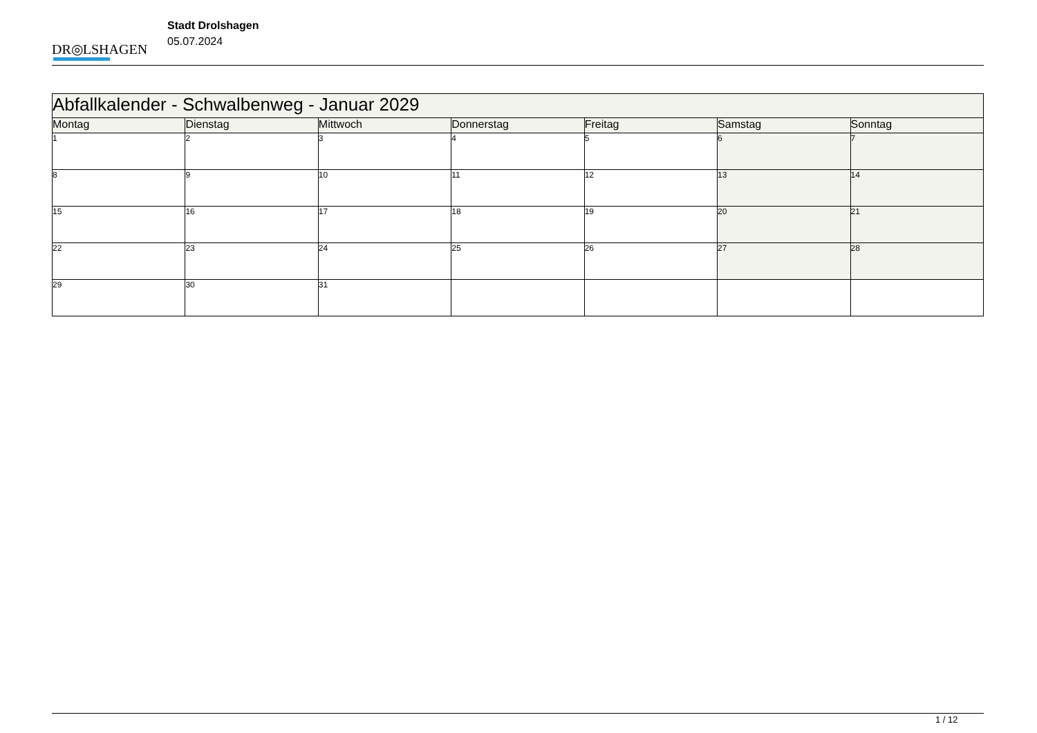DR◎LSHAGEN
Stadt Drolshagen
05.07.2024
| Abfallkalender - Schwalbenweg - Januar 2029 | | | | | | |
| --- | --- | --- | --- | --- | --- | --- |
| Montag | Dienstag | Mittwoch | Donnerstag | Freitag | Samstag | Sonntag |
| 1 | 2 | 3 | 4 | 5 | 6 | 7 |
| 8 | 9 | 10 | 11 | 12 | 13 | 14 |
| 15 | 16 | 17 | 18 | 19 | 20 | 21 |
| 22 | 23 | 24 | 25 | 26 | 27 | 28 |
| 29 | 30 | 31 | | | | |
1 / 12